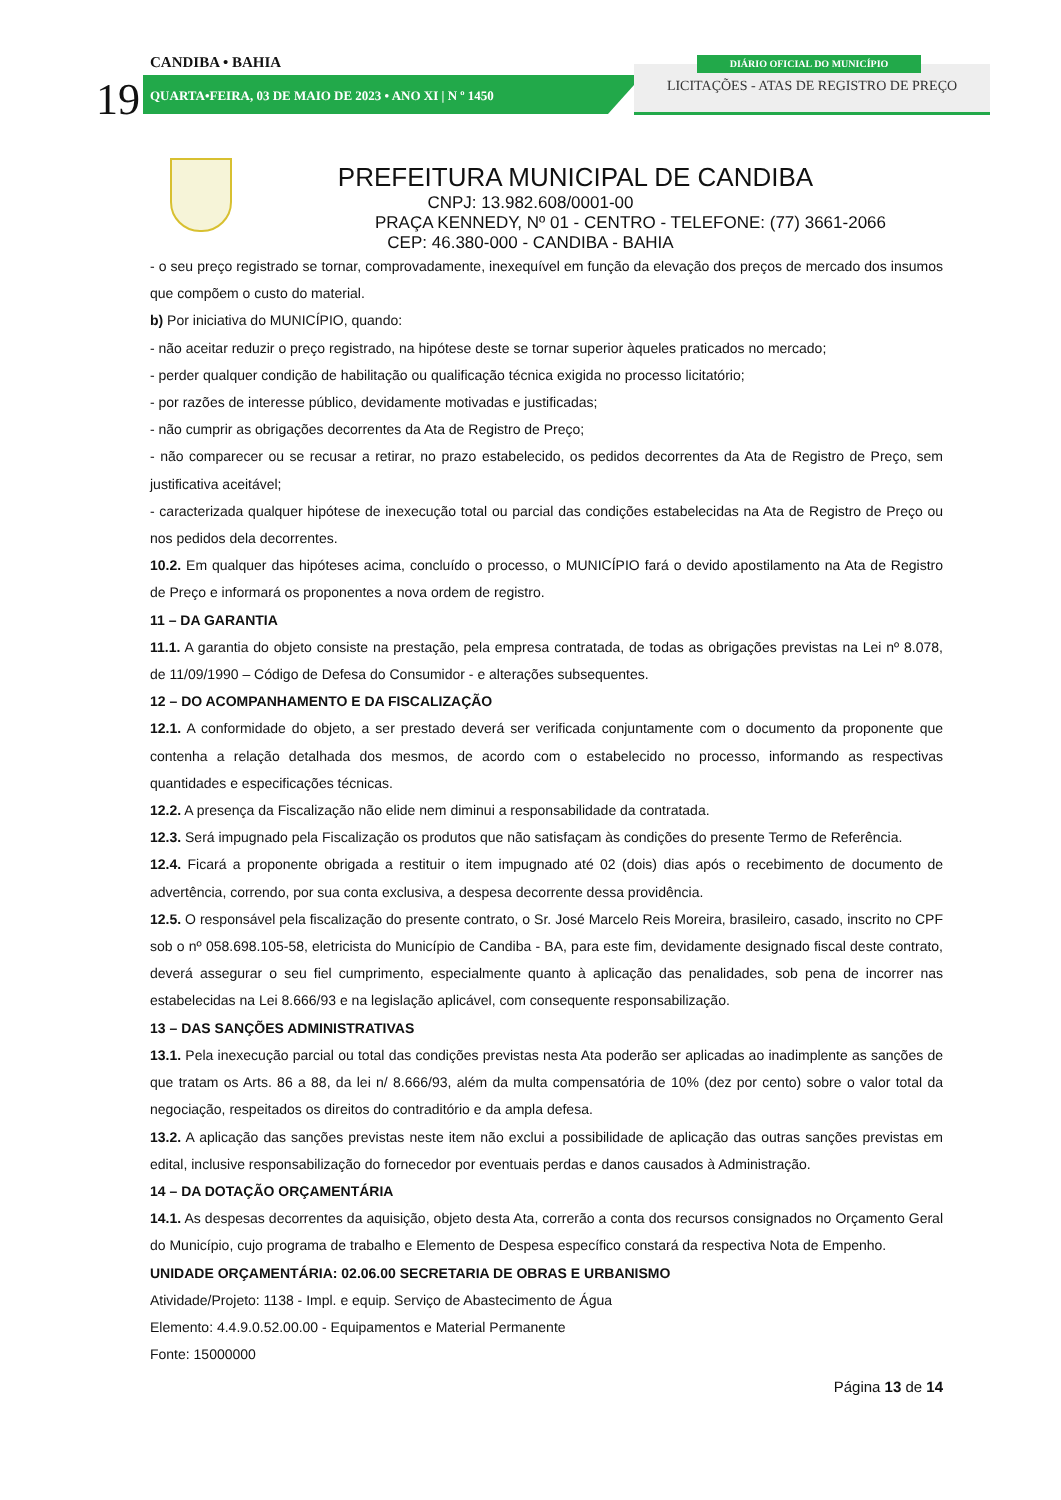19
CANDIBA • BAHIA
QUARTA•FEIRA, 03 DE MAIO DE 2023 • ANO XI | N º 1450
LICITAÇÕES - ATAS DE REGISTRO DE PREÇO
DIÁRIO OFICIAL DO MUNICÍPIO
PREFEITURA MUNICIPAL DE CANDIBA
CNPJ: 13.982.608/0001-00
PRAÇA KENNEDY, Nº 01 - CENTRO - TELEFONE: (77) 3661-2066
CEP: 46.380-000 - CANDIBA - BAHIA
- o seu preço registrado se tornar, comprovadamente, inexequível em função da elevação dos preços de mercado dos insumos que compõem o custo do material.
b) Por iniciativa do MUNICÍPIO, quando:
- não aceitar reduzir o preço registrado, na hipótese deste se tornar superior àqueles praticados no mercado;
- perder qualquer condição de habilitação ou qualificação técnica exigida no processo licitatório;
- por razões de interesse público, devidamente motivadas e justificadas;
- não cumprir as obrigações decorrentes da Ata de Registro de Preço;
- não comparecer ou se recusar a retirar, no prazo estabelecido, os pedidos decorrentes da Ata de Registro de Preço, sem justificativa aceitável;
- caracterizada qualquer hipótese de inexecução total ou parcial das condições estabelecidas na Ata de Registro de Preço ou nos pedidos dela decorrentes.
10.2. Em qualquer das hipóteses acima, concluído o processo, o MUNICÍPIO fará o devido apostilamento na Ata de Registro de Preço e informará os proponentes a nova ordem de registro.
11 – DA GARANTIA
11.1. A garantia do objeto consiste na prestação, pela empresa contratada, de todas as obrigações previstas na Lei nº 8.078, de 11/09/1990 – Código de Defesa do Consumidor - e alterações subsequentes.
12 – DO ACOMPANHAMENTO E DA FISCALIZAÇÃO
12.1. A conformidade do objeto, a ser prestado deverá ser verificada conjuntamente com o documento da proponente que contenha a relação detalhada dos mesmos, de acordo com o estabelecido no processo, informando as respectivas quantidades e especificações técnicas.
12.2. A presença da Fiscalização não elide nem diminui a responsabilidade da contratada.
12.3. Será impugnado pela Fiscalização os produtos que não satisfaçam às condições do presente Termo de Referência.
12.4. Ficará a proponente obrigada a restituir o item impugnado até 02 (dois) dias após o recebimento de documento de advertência, correndo, por sua conta exclusiva, a despesa decorrente dessa providência.
12.5. O responsável pela fiscalização do presente contrato, o Sr. José Marcelo Reis Moreira, brasileiro, casado, inscrito no CPF sob o nº 058.698.105-58, eletricista do Município de Candiba - BA, para este fim, devidamente designado fiscal deste contrato, deverá assegurar o seu fiel cumprimento, especialmente quanto à aplicação das penalidades, sob pena de incorrer nas estabelecidas na Lei 8.666/93 e na legislação aplicável, com consequente responsabilização.
13 – DAS SANÇÕES ADMINISTRATIVAS
13.1. Pela inexecução parcial ou total das condições previstas nesta Ata poderão ser aplicadas ao inadimplente as sanções de que tratam os Arts. 86 a 88, da lei n/ 8.666/93, além da multa compensatória de 10% (dez por cento) sobre o valor total da negociação, respeitados os direitos do contraditório e da ampla defesa.
13.2. A aplicação das sanções previstas neste item não exclui a possibilidade de aplicação das outras sanções previstas em edital, inclusive responsabilização do fornecedor por eventuais perdas e danos causados à Administração.
14 – DA DOTAÇÃO ORÇAMENTÁRIA
14.1. As despesas decorrentes da aquisição, objeto desta Ata, correrão a conta dos recursos consignados no Orçamento Geral do Município, cujo programa de trabalho e Elemento de Despesa específico constará da respectiva Nota de Empenho.
UNIDADE ORÇAMENTÁRIA: 02.06.00 SECRETARIA DE OBRAS E URBANISMO
Atividade/Projeto: 1138 - Impl. e equip. Serviço de Abastecimento de Água
Elemento: 4.4.9.0.52.00.00 - Equipamentos e Material Permanente
Fonte: 15000000
Página 13 de 14